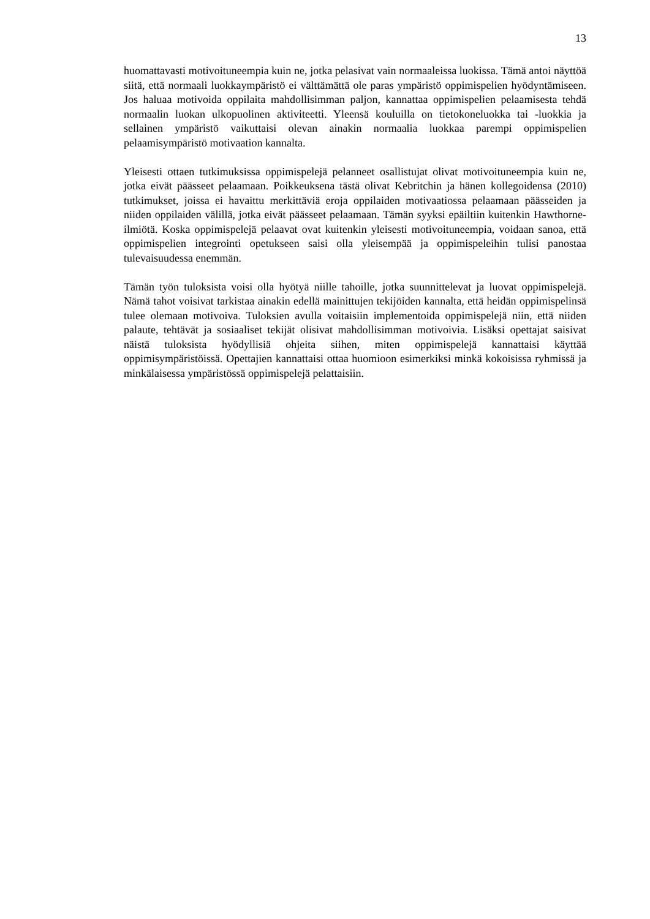13
huomattavasti motivoituneempia kuin ne, jotka pelasivat vain normaaleissa luokissa. Tämä antoi näyttöä siitä, että normaali luokkaympäristö ei välttämättä ole paras ympäristö oppimispelien hyödyntämiseen. Jos haluaa motivoida oppilaita mahdollisimman paljon, kannattaa oppimispelien pelaamisesta tehdä normaalin luokan ulkopuolinen aktiviteetti. Yleensä kouluilla on tietokoneluokka tai -luokkia ja sellainen ympäristö vaikuttaisi olevan ainakin normaalia luokkaa parempi oppimispelien pelaamisympäristö motivaation kannalta.
Yleisesti ottaen tutkimuksissa oppimispelejä pelanneet osallistujat olivat motivoituneempia kuin ne, jotka eivät päässeet pelaamaan. Poikkeuksena tästä olivat Kebritchin ja hänen kollegoidensa (2010) tutkimukset, joissa ei havaittu merkittäviä eroja oppilaiden motivaatiossa pelaamaan päässeiden ja niiden oppilaiden välillä, jotka eivät päässeet pelaamaan. Tämän syyksi epäiltiin kuitenkin Hawthorne-ilmiötä. Koska oppimispelejä pelaavat ovat kuitenkin yleisesti motivoituneempia, voidaan sanoa, että oppimispelien integrointi opetukseen saisi olla yleisempää ja oppimispeleihin tulisi panostaa tulevaisuudessa enemmän.
Tämän työn tuloksista voisi olla hyötyä niille tahoille, jotka suunnittelevat ja luovat oppimispelejä. Nämä tahot voisivat tarkistaa ainakin edellä mainittujen tekijöiden kannalta, että heidän oppimispelinsä tulee olemaan motivoiva. Tuloksien avulla voitaisiin implementoida oppimispelejä niin, että niiden palaute, tehtävät ja sosiaaliset tekijät olisivat mahdollisimman motivoivia. Lisäksi opettajat saisivat näistä tuloksista hyödyllisiä ohjeita siihen, miten oppimispelejä kannattaisi käyttää oppimisympäristöissä. Opettajien kannattaisi ottaa huomioon esimerkiksi minkä kokoisissa ryhmissä ja minkälaisessa ympäristössä oppimispelejä pelattaisiin.